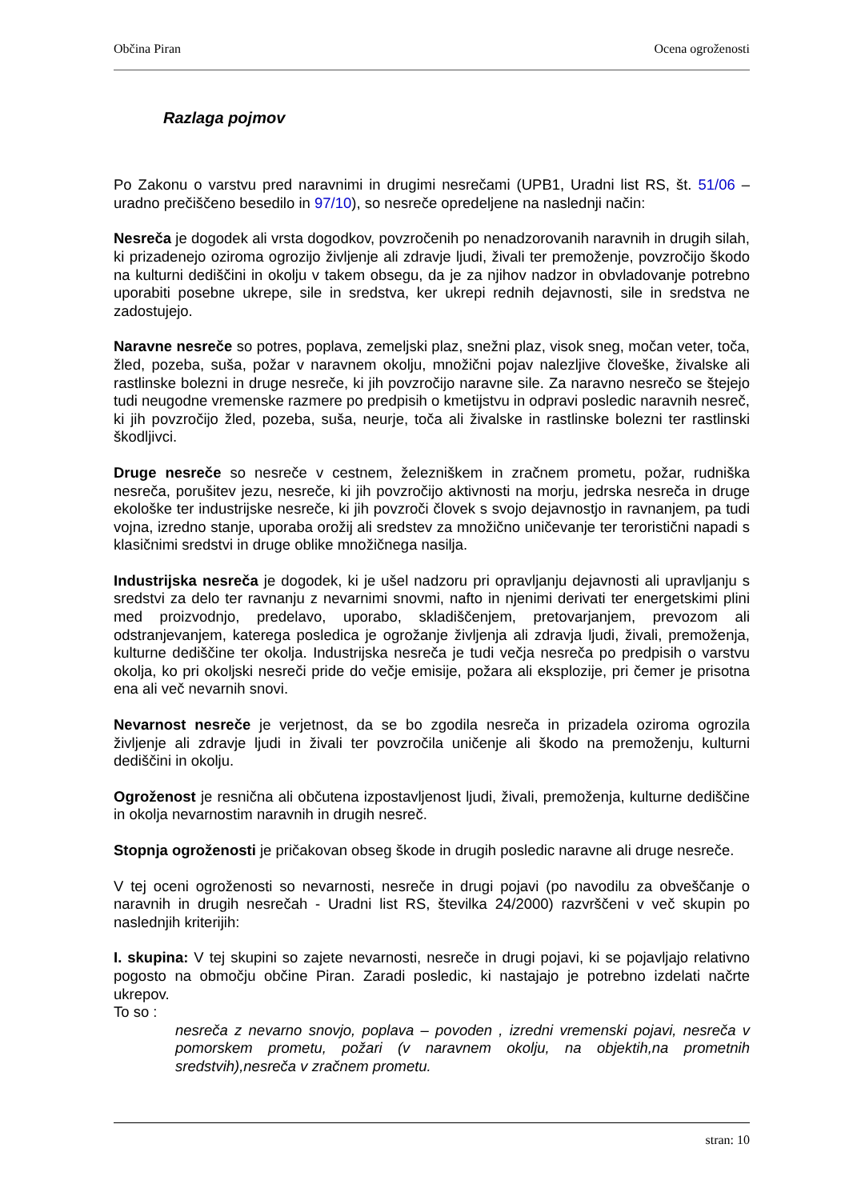Občina Piran Ocena ogroženosti
Razlaga pojmov
Po Zakonu o varstvu pred naravnimi in drugimi nesrečami (UPB1, Uradni list RS, št. 51/06 – uradno prečiščeno besedilo in 97/10), so nesreče opredeljene na naslednji način:
Nesreča je dogodek ali vrsta dogodkov, povzročenih po nenadzorovanih naravnih in drugih silah, ki prizadenejo oziroma ogrozijo življenje ali zdravje ljudi, živali ter premoženje, povzročijo škodo na kulturni dediščini in okolju v takem obsegu, da je za njihov nadzor in obvladovanje potrebno uporabiti posebne ukrepe, sile in sredstva, ker ukrepi rednih dejavnosti, sile in sredstva ne zadostujejo.
Naravne nesreče so potres, poplava, zemeljski plaz, snežni plaz, visok sneg, močan veter, toča, žled, pozeba, suša, požar v naravnem okolju, množični pojav nalezljive človeške, živalske ali rastlinske bolezni in druge nesreče, ki jih povzročijo naravne sile. Za naravno nesrečo se štejejo tudi neugodne vremenske razmere po predpisih o kmetijstvu in odpravi posledic naravnih nesreč, ki jih povzročijo žled, pozeba, suša, neurje, toča ali živalske in rastlinske bolezni ter rastlinski škodljivci.
Druge nesreče so nesreče v cestnem, železniškem in zračnem prometu, požar, rudniška nesreča, porušitev jezu, nesreče, ki jih povzročijo aktivnosti na morju, jedrska nesreča in druge ekološke ter industrijske nesreče, ki jih povzroči človek s svojo dejavnostjo in ravnanjem, pa tudi vojna, izredno stanje, uporaba orožij ali sredstev za množično uničevanje ter teroristični napadi s klasičnimi sredstvi in druge oblike množičnega nasilja.
Industrijska nesreča je dogodek, ki je ušel nadzoru pri opravljanju dejavnosti ali upravljanju s sredstvi za delo ter ravnanju z nevarnimi snovmi, nafto in njenimi derivati ter energetskimi plini med proizvodnjo, predelavo, uporabo, skladiščenjem, pretovarjanjem, prevozom ali odstranjevanjem, katerega posledica je ogrožanje življenja ali zdravja ljudi, živali, premoženja, kulturne dediščine ter okolja. Industrijska nesreča je tudi večja nesreča po predpisih o varstvu okolja, ko pri okoljski nesreči pride do večje emisije, požara ali eksplozije, pri čemer je prisotna ena ali več nevarnih snovi.
Nevarnost nesreče je verjetnost, da se bo zgodila nesreča in prizadela oziroma ogrozila življenje ali zdravje ljudi in živali ter povzročila uničenje ali škodo na premoženju, kulturni dediščini in okolju.
Ogroženost je resnična ali občutena izpostavljenost ljudi, živali, premoženja, kulturne dediščine in okolja nevarnostim naravnih in drugih nesreč.
Stopnja ogroženosti je pričakovan obseg škode in drugih posledic naravne ali druge nesreče.
V tej oceni ogroženosti so nevarnosti, nesreče in drugi pojavi (po navodilu za obveščanje o naravnih in drugih nesrečah - Uradni list RS, številka 24/2000) razvrščeni v več skupin po naslednjih kriterijih:
I. skupina: V tej skupini so zajete nevarnosti, nesreče in drugi pojavi, ki se pojavljajo relativno pogosto na območju občine Piran. Zaradi posledic, ki nastajajo je potrebno izdelati načrte ukrepov.
To so :
nesreča z nevarno snovjo, poplava – povoden , izredni vremenski pojavi, nesreča v pomorskem prometu, požari (v naravnem okolju, na objektih,na prometnih sredstvih),nesreča v zračnem prometu.
stran: 10